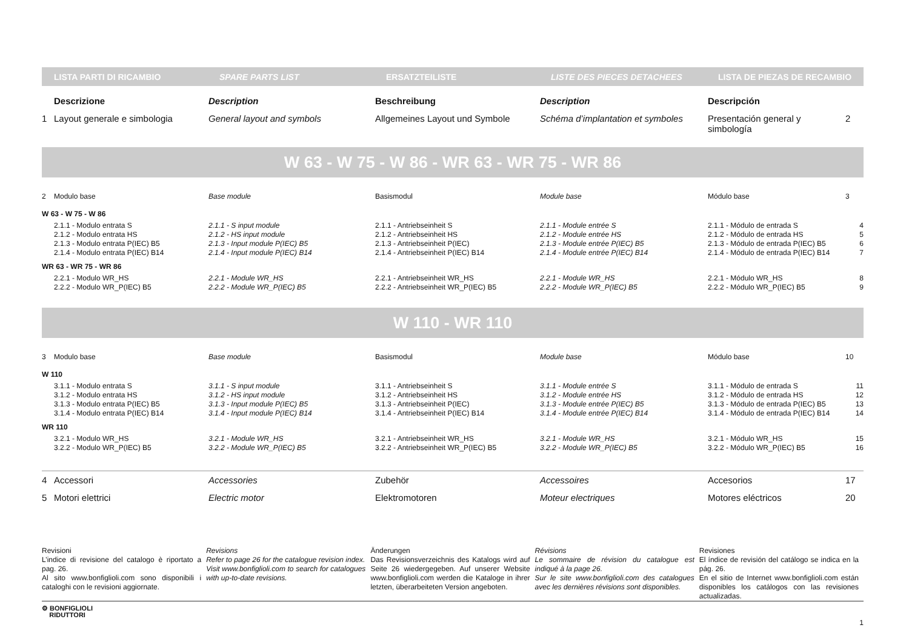| LISTA PARTI DI RICAMBIO | SPARE PARTS LIST | ERSATZTEILISTE | LISTE DES PIECES DETACHEES | LISTA DE PIEZAS DE RECAMBIO |
| --- | --- | --- | --- | --- |
| | Descrizione | Description | Beschreibung | Description | Descripción | |
| 1 | Layout generale e simbologia | General layout and symbols | Allgemeines Layout und Symbole | Schéma d’implantation et symboles | Presentación general y simbología | 2 |
W 63 - W 75 - W 86 - WR 63 - WR 75 - WR 86
| 2 | Modulo base | Base module | Basismodul | Module base | Módulo base | 3 |
| W 63 - W 75 - W 86 | | | | | | |
| | 2.1.1 - Modulo entrata S | 2.1.1 - S input module | 2.1.1 - Antriebseinheit S | 2.1.1 - Module entrée S | 2.1.1 - Módulo de entrada S | 4 |
| | 2.1.2 - Modulo entrata HS | 2.1.2 - HS input module | 2.1.2 - Antriebseinheit HS | 2.1.2 - Module entrée HS | 2.1.2 - Módulo de entrada HS | 5 |
| | 2.1.3 - Modulo entrata P(IEC) B5 | 2.1.3 - Input module P(IEC) B5 | 2.1.3 - Antriebseinheit P(IEC) | 2.1.3 - Module entrée P(IEC) B5 | 2.1.3 - Módulo de entrada P(IEC) B5 | 6 |
| | 2.1.4 - Modulo entrata P(IEC) B14 | 2.1.4 - Input module P(IEC) B14 | 2.1.4 - Antriebseinheit P(IEC) B14 | 2.1.4 - Module entrée P(IEC) B14 | 2.1.4 - Módulo de entrada P(IEC) B14 | 7 |
| WR 63 - WR 75 - WR 86 | | | | | | |
| | 2.2.1 - Modulo WR_HS | 2.2.1 - Module WR_HS | 2.2.1 - Antriebseinheit WR_HS | 2.2.1 - Module WR_HS | 2.2.1 - Módulo WR_HS | 8 |
| | 2.2.2 - Modulo WR_P(IEC) B5 | 2.2.2 - Module WR_P(IEC) B5 | 2.2.2 - Antriebseinheit WR_P(IEC) B5 | 2.2.2 - Module WR_P(IEC) B5 | 2.2.2 - Módulo WR_P(IEC) B5 | 9 |
W 110 - WR 110
| 3 | Modulo base | Base module | Basismodul | Module base | Módulo base | 10 |
| W 110 | | | | | | |
| | 3.1.1 - Modulo entrata S | 3.1.1 - S input module | 3.1.1 - Antriebseinheit S | 3.1.1 - Module entrée S | 3.1.1 - Módulo de entrada S | 11 |
| | 3.1.2 - Modulo entrata HS | 3.1.2 - HS input module | 3.1.2 - Antriebseinheit HS | 3.1.2 - Module entrée HS | 3.1.2 - Módulo de entrada HS | 12 |
| | 3.1.3 - Modulo entrata P(IEC) B5 | 3.1.3 - Input module P(IEC) B5 | 3.1.3 - Antriebseinheit P(IEC) | 3.1.3 - Module entrée P(IEC) B5 | 3.1.3 - Módulo de entrada P(IEC) B5 | 13 |
| | 3.1.4 - Modulo entrata P(IEC) B14 | 3.1.4 - Input module P(IEC) B14 | 3.1.4 - Antriebseinheit P(IEC) B14 | 3.1.4 - Module entrée P(IEC) B14 | 3.1.4 - Módulo de entrada P(IEC) B14 | 14 |
| WR 110 | | | | | | |
| | 3.2.1 - Modulo WR_HS | 3.2.1 - Module WR_HS | 3.2.1 - Antriebseinheit WR_HS | 3.2.1 - Module WR_HS | 3.2.1 - Módulo WR_HS | 15 |
| | 3.2.2 - Modulo WR_P(IEC) B5 | 3.2.2 - Module WR_P(IEC) B5 | 3.2.2 - Antriebseinheit WR_P(IEC) B5 | 3.2.2 - Module WR_P(IEC) B5 | 3.2.2 - Módulo WR_P(IEC) B5 | 16 |
| 4 | Accessori | Accessories | Zubehör | Accessoires | Accesorios | 17 |
| 5 | Motori elettrici | Electric motor | Elektromotoren | Moteur electriques | Motores eléctricos | 20 |
| Revisioni L’indice di revisione del catalogo è riportato a pag. 26. Al sito www.bonfiglioli.com sono disponibili i cataloghi con le revisioni aggiornate. | Revisions Refer to page 26 for the catalogue revision index. Visit www.bonfiglioli.com to search for catalogues with up-to-date revisions. | Änderungen Das Revisionsverzeichnis des Katalogs wird auf Seite 26 wiedergegeben. Auf unserer Website www.bonfiglioli.com werden die Kataloge in ihrer letzten, überarbeiteten Version angeboten. | Révisions Le sommaire de révision du catalogue est indiqué à la page 26. Sur le site www.bonfiglioli.com des catalogues avec les dernières révisions sont disponibles. | Revisiones El índice de revisión del catálogo se indica en la pág. 26. En el sitio de Internet www.bonfiglioli.com están disponibles los catálogos con las revisiones actualizadas. |
⚙ BONFIGLIOLI
RIDUTTORI
1